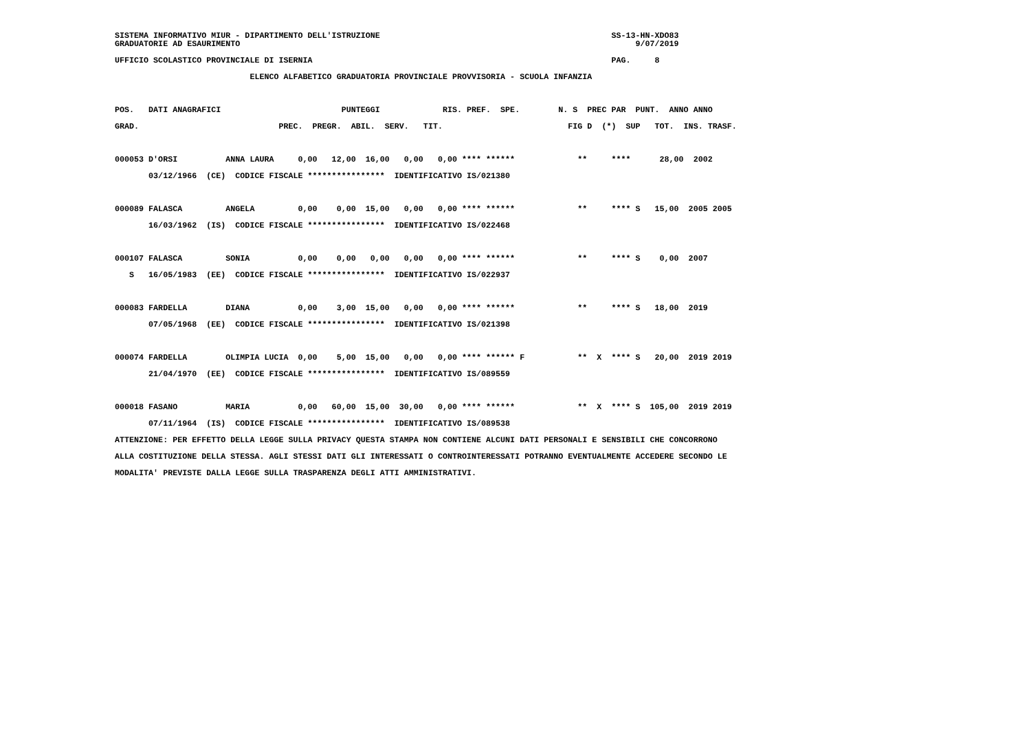SISTEMA INFORMATIVO MIUR - DIPARTIMENTO DELL'ISTRUZIONE                                                SS-13-HN-XDO83
GRADUATORIE AD ESAURIMENTO                                                                                  9/07/2019

UFFICIO SCOLASTICO PROVINCIALE DI ISERNIA                                                              PAG.     8

                            ELENCO ALFABETICO GRADUATORIA PROVINCIALE PROVVISORIA - SCUOLA INFANZIA
POS.   DATI ANAGRAFICI                         PUNTEGGI             RIS. PREF.  SPE.        N. S  PREC PAR  PUNT.  ANNO ANNO
GRAD.                             PREC.  PREGR.  ABIL.  SERV.   TIT.                          FIG D  (*)  SUP   TOT.  INS. TRASF.

000053 D'ORSI          ANNA LAURA     0,00   12,00  16,00   0,00   0,00 **** ******             **     ****      28,00  2002
       03/12/1966  (CE)  CODICE FISCALE ****************  IDENTIFICATIVO IS/021380

000089 FALASCA         ANGELA         0,00    0,00  15,00   0,00   0,00 **** ******             **     **** S   15,00  2005 2005
       16/03/1962  (IS)  CODICE FISCALE ****************  IDENTIFICATIVO IS/022468

000107 FALASCA         SONIA          0,00    0,00   0,00   0,00   0,00 **** ******             **     **** S    0,00  2007
   S   16/05/1983  (EE)  CODICE FISCALE ****************  IDENTIFICATIVO IS/022937

000083 FARDELLA        DIANA          0,00    3,00  15,00   0,00   0,00 **** ******             **     **** S   18,00  2019
       07/05/1968  (EE)  CODICE FISCALE ****************  IDENTIFICATIVO IS/021398

000074 FARDELLA        OLIMPIA LUCIA  0,00    5,00  15,00   0,00   0,00 **** ****** F           **  X  **** S   20,00  2019 2019
       21/04/1970  (EE)  CODICE FISCALE ****************  IDENTIFICATIVO IS/089559

000018 FASANO          MARIA          0,00   60,00  15,00  30,00   0,00 **** ******             **  X  **** S  105,00  2019 2019
       07/11/1964  (IS)  CODICE FISCALE ****************  IDENTIFICATIVO IS/089538
ATTENZIONE: PER EFFETTO DELLA LEGGE SULLA PRIVACY QUESTA STAMPA NON CONTIENE ALCUNI DATI PERSONALI E SENSIBILI CHE CONCORRONO
ALLA COSTITUZIONE DELLA STESSA. AGLI STESSI DATI GLI INTERESSATI O CONTROINTERESSATI POTRANNO EVENTUALMENTE ACCEDERE SECONDO LE
MODALITA' PREVISTE DALLA LEGGE SULLA TRASPARENZA DEGLI ATTI AMMINISTRATIVI.